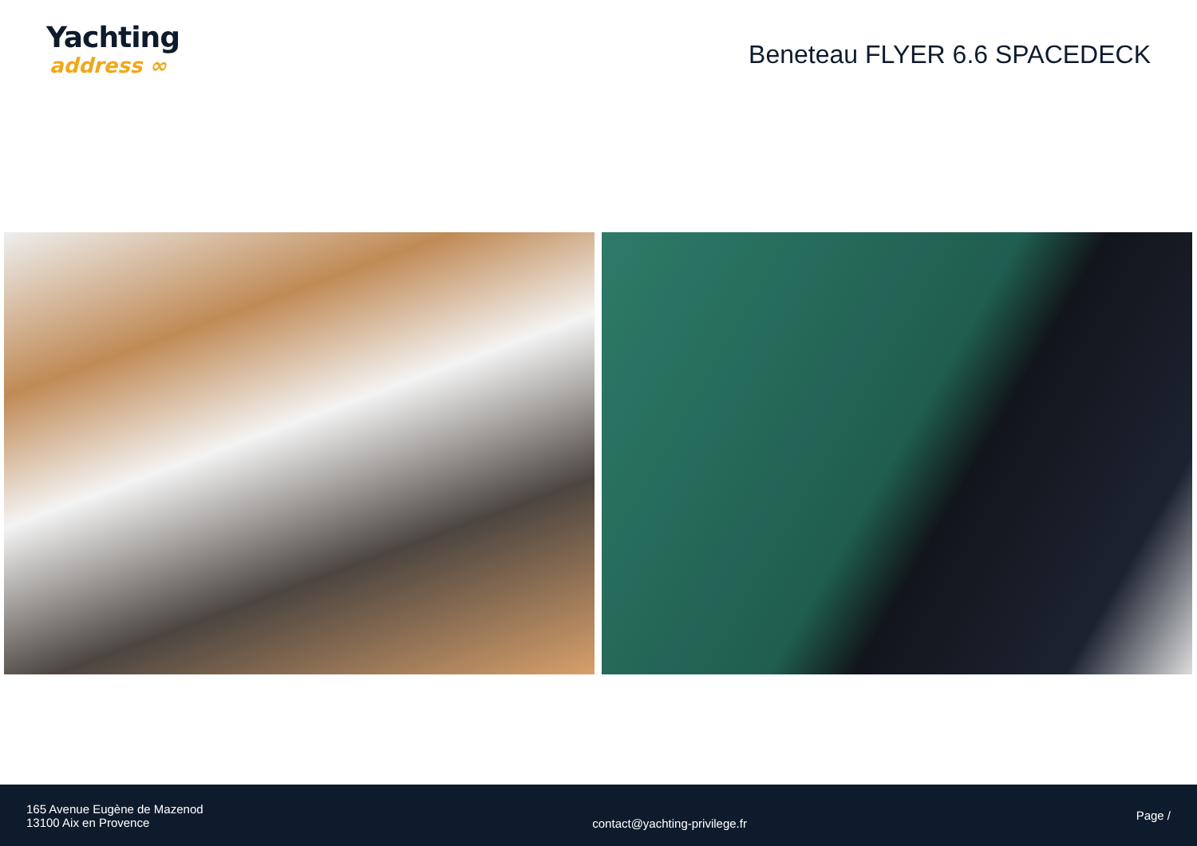Yachting
address ∞
Beneteau FLYER 6.6 SPACEDECK
165 Avenue Eugène de Mazenod
13100 Aix en Provence
contact@yachting-privilege.fr
Page /